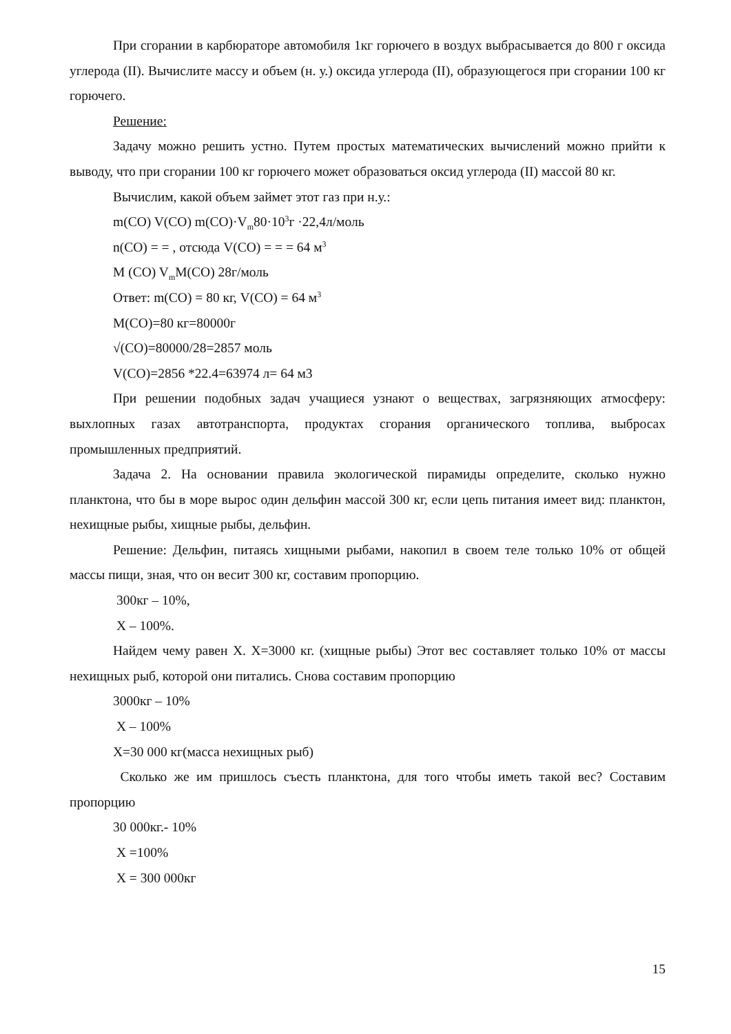При сгорании в карбюраторе автомобиля 1кг горючего в воздух выбрасывается до 800 г оксида углерода (II). Вычислите массу и объем (н. у.) оксида углерода (II), образующегося при сгорании 100 кг горючего.
Решение:
Задачу можно решить устно. Путем простых математических вычислений можно прийти к выводу, что при сгорании 100 кг горючего может образоваться оксид углерода (II) массой 80 кг.
Вычислим, какой объем займет этот газ при н.у.:
m(CO) V(CO) m(CO)·V<sub>m</sub>80·10<sup>3</sup>г ·22,4л/моль
n(CO) = = , отсюда V(CO) = = = 64 м<sup>3</sup>
M (CO) V<sub>m</sub>M(CO) 28г/моль
Ответ: m(CO) = 80 кг, V(CO) = 64 м<sup>3</sup>
M(CO)=80 кг=80000г
√(CO)=80000/28=2857 моль
V(CO)=2856 *22.4=63974 л= 64 м3
При решении подобных задач учащиеся узнают о веществах, загрязняющих атмосферу: выхлопных газах автотранспорта, продуктах сгорания органического топлива, выбросах промышленных предприятий.
Задача 2. На основании правила экологической пирамиды определите, сколько нужно планктона, что бы в море вырос один дельфин массой 300 кг, если цепь питания имеет вид: планктон, нехищные рыбы, хищные рыбы, дельфин.
Решение: Дельфин, питаясь хищными рыбами, накопил в своем теле только 10% от общей массы пищи, зная, что он весит 300 кг, составим пропорцию.
300кг – 10%,
Х – 100%.
Найдем чему равен Х. Х=3000 кг. (хищные рыбы) Этот вес составляет только 10% от массы нехищных рыб, которой они питались. Снова составим пропорцию
3000кг – 10%
Х – 100%
Х=30 000 кг(масса нехищных рыб)
Сколько же им пришлось съесть планктона, для того чтобы иметь такой вес? Составим пропорцию
30 000кг.- 10%
Х =100%
Х = 300 000кг
15